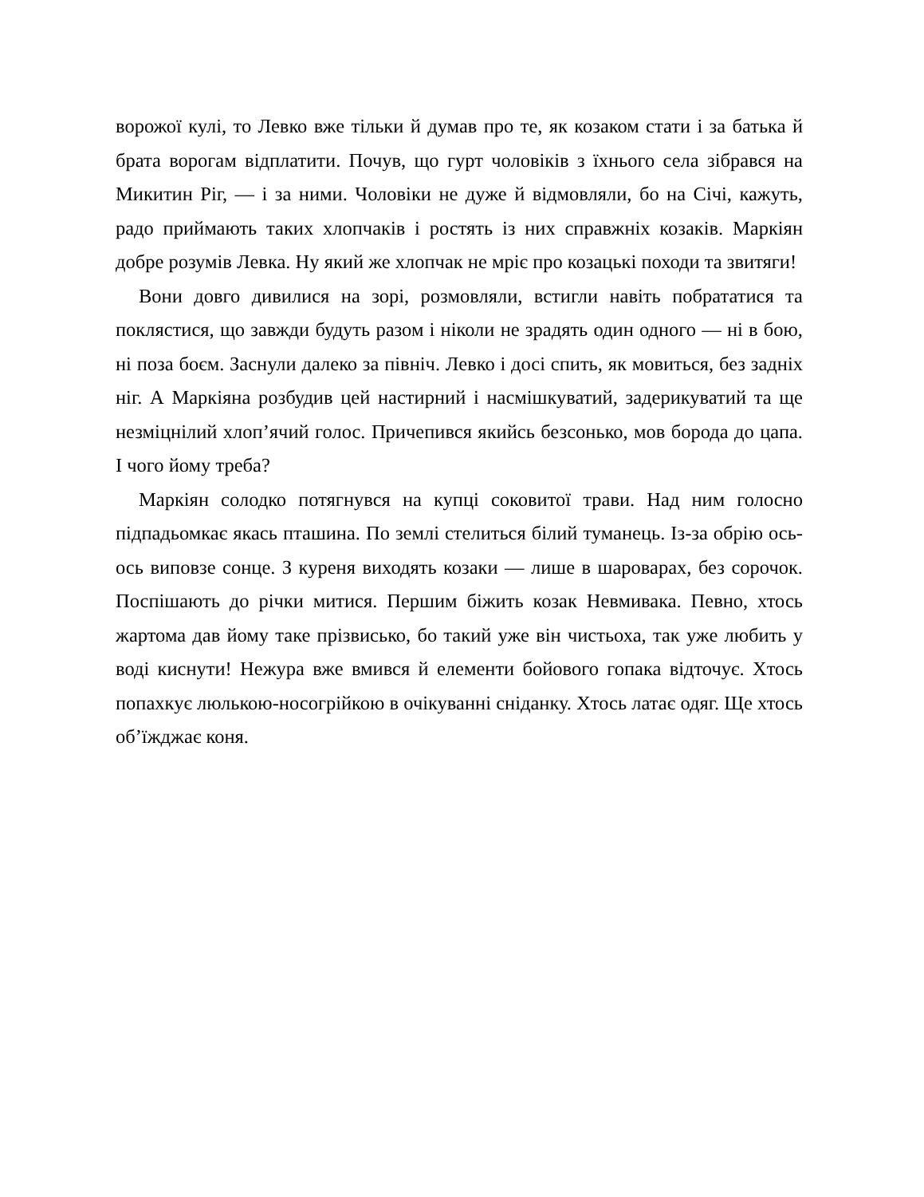ворожої кулі, то Левко вже тільки й думав про те, як козаком стати і за батька й брата ворогам відплатити. Почув, що гурт чоловіків з їхнього села зібрався на Микитин Ріг, — і за ними. Чоловіки не дуже й відмовляли, бо на Січі, кажуть, радо приймають таких хлопчаків і ростять із них справжніх козаків. Маркіян добре розумів Левка. Ну який же хлопчак не мріє про козацькі походи та звитяги!
Вони довго дивилися на зорі, розмовляли, встигли навіть побрататися та поклястися, що завжди будуть разом і ніколи не зрадять один одного — ні в бою, ні поза боєм. Заснули далеко за північ. Левко і досі спить, як мовиться, без задніх ніг. А Маркіяна розбудив цей настирний і насмішкуватий, задерикуватий та ще незміцнілий хлоп’ячий голос. Причепився якийсь безсонько, мов борода до цапа. І чого йому треба?
Маркіян солодко потягнувся на купці соковитої трави. Над ним голосно підпадьомкає якась пташина. По землі стелиться білий туманець. Із-за обрію ось-ось виповзе сонце. З куреня виходять козаки — лише в шароварах, без сорочок. Поспішають до річки митися. Першим біжить козак Невмивака. Певно, хтось жартома дав йому таке прізвисько, бо такий уже він чистьоха, так уже любить у воді киснути! Нежура вже вмився й елементи бойового гопака відточує. Хтось попахкує люлькою-носогрійкою в очікуванні сніданку. Хтось латає одяг. Ще хтось об’їжджає коня.